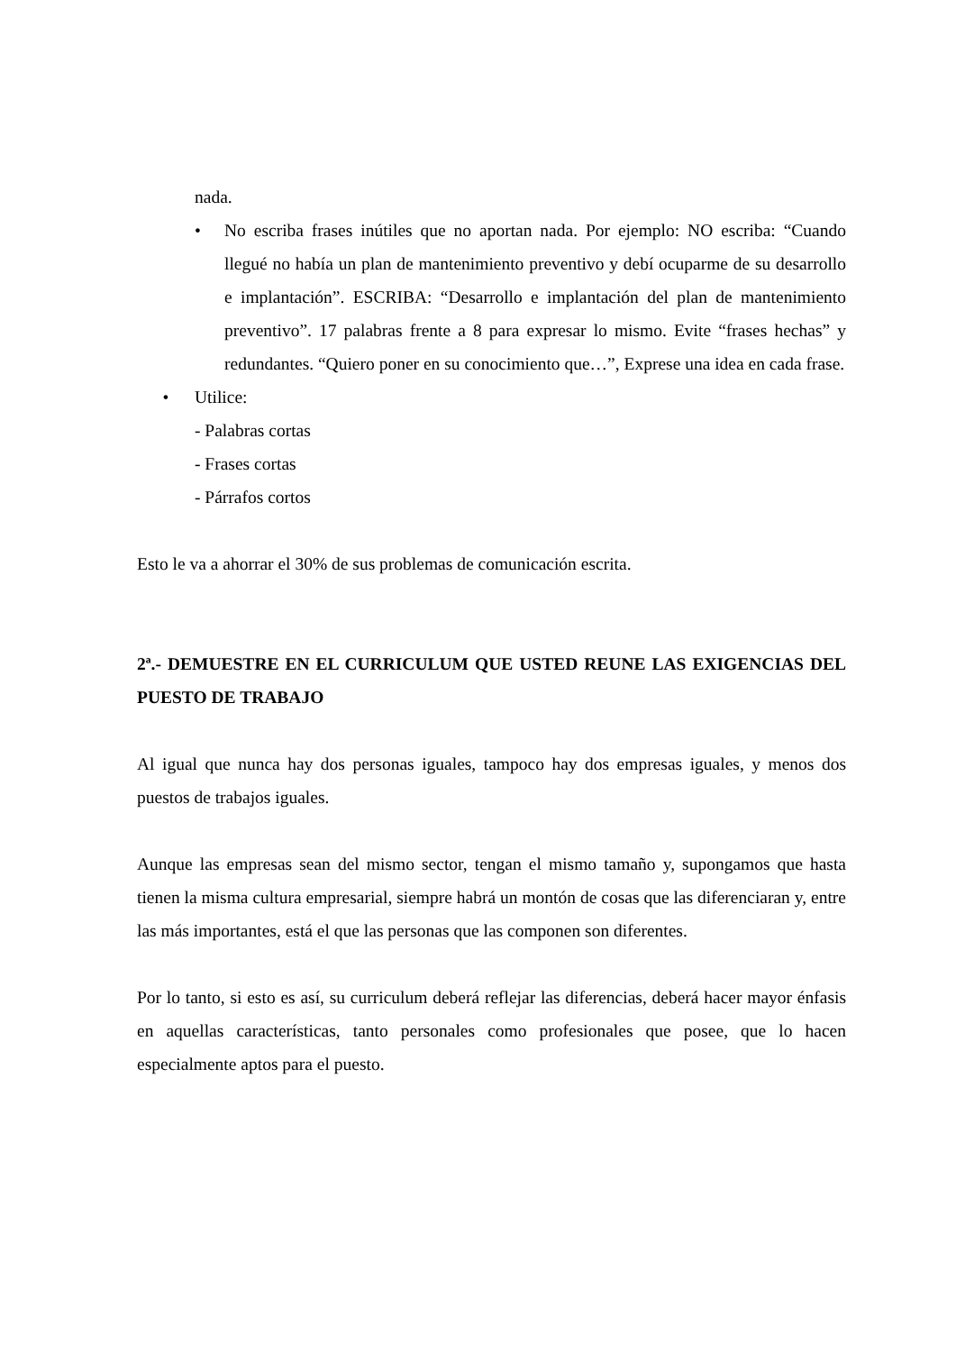nada.
• No escriba frases inútiles que no aportan nada. Por ejemplo: NO escriba: “Cuando llegué no había un plan de mantenimiento preventivo y debí ocuparme de su desarrollo e implantación”. ESCRIBA: “Desarrollo e implantación del plan de mantenimiento preventivo”. 17 palabras frente a 8 para expresar lo mismo. Evite “frases hechas” y redundantes. “Quiero poner en su conocimiento que…”, Exprese una idea en cada frase.
• Utilice:
- Palabras cortas
- Frases cortas
- Párrafos cortos
Esto le va a ahorrar el 30% de sus problemas de comunicación escrita.
2ª.- DEMUESTRE EN EL CURRICULUM QUE USTED REUNE LAS EXIGENCIAS DEL PUESTO DE TRABAJO
Al igual que nunca hay dos personas iguales, tampoco hay dos empresas iguales, y menos dos puestos de trabajos iguales.
Aunque las empresas sean del mismo sector, tengan el mismo tamaño y, supongamos que hasta tienen la misma cultura empresarial, siempre habrá un montón de cosas que las diferenciaran y, entre las más importantes, está el que las personas que las componen son diferentes.
Por lo tanto, si esto es así, su curriculum deberá reflejar las diferencias, deberá hacer mayor énfasis en aquellas características, tanto personales como profesionales que posee, que lo hacen especialmente aptos para el puesto.